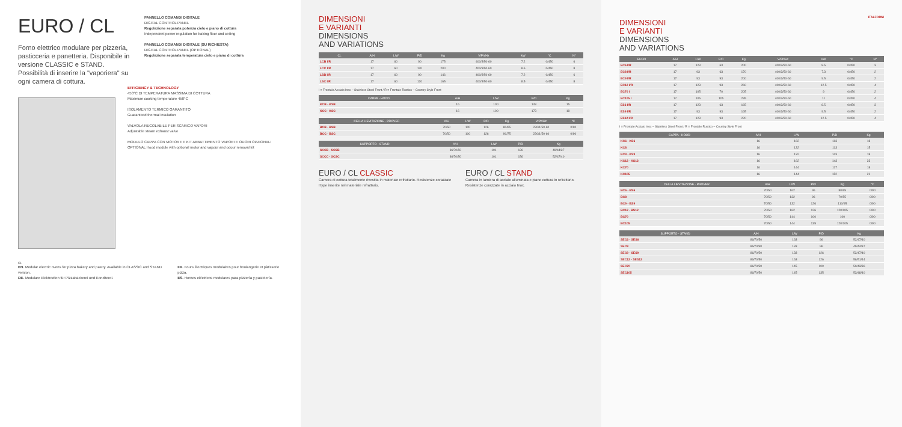EURO / CL
Forno elettrico modulare per pizzeria, pasticceria e panetteria. Disponibile in versione CLASSIC e STAND. Possibilità di inserire la "vaporiera" su ogni camera di cottura.
PANNELLO COMANDI DIGITALE
DIGITAL CONTROL PANEL
Regolazione separata potenza cielo e piano di cottura
Independent power regulation for baking floor and ceiling
PANNELLO COMANDI DIGITALE (SU RICHIESTA)
DIGITAL CONTROL PANEL (OPTIONAL)
Regolazione separata temperatura cielo e piano di cottura
CL
EFFICIENCY & TECHNOLOGY
450°C DI TEMPERATURA MASSIMA DI COTTURA
Maximum cooking temperature 450°C
ISOLAMENTO TERMICO GARANTITO
Guaranteed thermal insulation
VALVOLA REGOLABILE PER SCARICO VAPORI
Adjustable steam exhaust valve
MODULO CAPPA CON MOTORE E KIT ABBATTIMENTO VAPORI E ODORI OPZIONALI
OPTIONAL Hood module with optional motor and vapour and odour removal kit
EN. Modular electric ovens for pizza bakery and pastry. Available in CLASSIC and STAND version.
DE. Modulare Elektroöfen für Pizzabäckerei und Konditorei.
FR. Fours électriques modulaires pour boulangerie et pâtisserie pizza.
ES. Hornos eléctricos modulares para pizzería y pastelería.
DIMENSIONI
E VARIANTI
DIMENSIONS
AND VARIATIONS
| CL | A/H | L/W | P/D | Kg | V/Ph/Hz | kW | °C | N° |
| --- | --- | --- | --- | --- | --- | --- | --- | --- |
| LCB I/R | 17 | 60 | 90 | 175 | 400/3/50-60 | 7.2 | 0/450 | 6 |
| LCC I/R | 17 | 60 | 120 | 200 | 400/3/50-60 | 8.5 | 0/450 | 8 |
| LSB I/R | 17 | 60 | 90 | 146 | 400/3/50-60 | 7.2 | 0/450 | 6 |
| LSC I/R | 17 | 60 | 120 | 165 | 400/3/50-60 | 8.5 | 0/450 | 8 |
I = Frontale Acciaio Inox – Stainless Steel Front / R = Frontale Rustico – Country Style Front
| CAPPA - HOOD | A/H | L/W | P/D | Kg |
| --- | --- | --- | --- | --- |
| KCB - KSB | 16 | 100 | 143 | 15 |
| KCC - KSC | 16 | 100 | 173 | 18 |
| CELLA LIEVITAZIONE - PROVER | A/H | L/W | P/D | Kg | V/Ph/Hz | °C |
| --- | --- | --- | --- | --- | --- | --- |
| BCB - BSB | 70/50 | 100 | 126 | 80/65 | 230/1/50-60 | 0/90 |
| BCC - BSC | 70/50 | 100 | 126 | 90/75 | 230/1/50-60 | 0/90 |
| SUPPORTO - STAND | A/H | L/W | P/D | Kg |
| --- | --- | --- | --- | --- |
| SCCB - SCSB | 86/70/50 | 101 | 126 | 49/44/37 |
| SCCC - SCSC | 86/70/50 | 101 | 156 | 52/47/40 |
EURO / CL CLASSIC
Camera di cottura totalmente rivestita in materiale refrattario. Resistenze corazzate Hype inserite nel materiale refrattario.
EURO / CL STAND
Camera in lamiera di acciaio alluminata e piano cottura in refrattario. Resistenze corazzate in acciaio Inox.
ITALFORNI
DIMENSIONI
E VARIANTI
DIMENSIONS
AND VARIATIONS
| EURO | A/H | L/W | P/D | Kg | V/Ph/Hz | kW | °C | N° |
| --- | --- | --- | --- | --- | --- | --- | --- | --- |
| EC6 I/R | 17 | 123 | 63 | 200 | 400/3/50-60 | 8.5 | 0/450 | 3 |
| EC8 I/R | 17 | 93 | 63 | 170 | 400/3/50-60 | 7.3 | 0/450 | 2 |
| EC9 I/R | 17 | 93 | 93 | 200 | 400/3/50-60 | 9.5 | 0/450 | 2 |
| EC12 I/R | 17 | 123 | 93 | 260 | 400/3/50-60 | 12.5 | 0/450 | 4 |
| EC70 I | 17 | 105 | 70 | 205 | 400/3/50-60 | 9 | 0/450 | 2 |
| EC105 I | 17 | 105 | 105 | 235 | 400/3/50-60 | 11 | 0/450 | 4 |
| ES6 I/R | 17 | 123 | 63 | 165 | 400/3/50-60 | 8.5 | 0/450 | 3 |
| ES9 I/R | 17 | 93 | 93 | 165 | 400/3/50-60 | 9.5 | 0/450 | 2 |
| ES12 I/R | 17 | 123 | 93 | 220 | 400/3/50-60 | 12.5 | 0/450 | 4 |
I = Frontale Acciaio Inox – Stainless Steel Front / R = Frontale Rustico – Country Style Front
| CAPPA - HOOD | A/H | L/W | P/D | Kg |
| --- | --- | --- | --- | --- |
| KC6 - KS6 | 16 | 162 | 113 | 18 |
| KC8 | 16 | 132 | 113 | 15 |
| KC9 - KS9 | 16 | 132 | 143 | 18 |
| KC12 - KS12 | 16 | 162 | 143 | 23 |
| KC70 | 16 | 144 | 117 | 18 |
| KC105 | 16 | 144 | 152 | 21 |
| CELLA LIEVITAZIONE - PROVER | A/H | L/W | P/D | Kg | °C |
| --- | --- | --- | --- | --- | --- |
| BC6 - BS6 | 70/50 | 162 | 96 | 80/65 | 0/90 |
| BC8 | 70/50 | 132 | 96 | 70/55 | 0/90 |
| BC9 - BS9 | 70/50 | 132 | 126 | 110/95 | 0/90 |
| BC12 - BS12 | 70/50 | 162 | 126 | 120/105 | 0/90 |
| BC70 | 70/50 | 144 | 100 | 100 | 0/90 |
| BC105 | 70/50 | 144 | 135 | 120/105 | 0/90 |
| SUPPORTO - STAND | A/H | L/W | P/D | Kg |
| --- | --- | --- | --- | --- |
| SEC6 - SES6 | 86/70/50 | 163 | 96 | 52/47/40 |
| SEC8 | 86/70/50 | 133 | 96 | 49/44/37 |
| SEC9 - SES9 | 86/70/50 | 133 | 126 | 52/47/40 |
| SEC12 - SES12 | 86/70/50 | 163 | 126 | 56/51/44 |
| SEC70 | 86/70/50 | 145 | 100 | 50/43/36 |
| SEC105 | 86/70/50 | 145 | 135 | 53/48/40 |